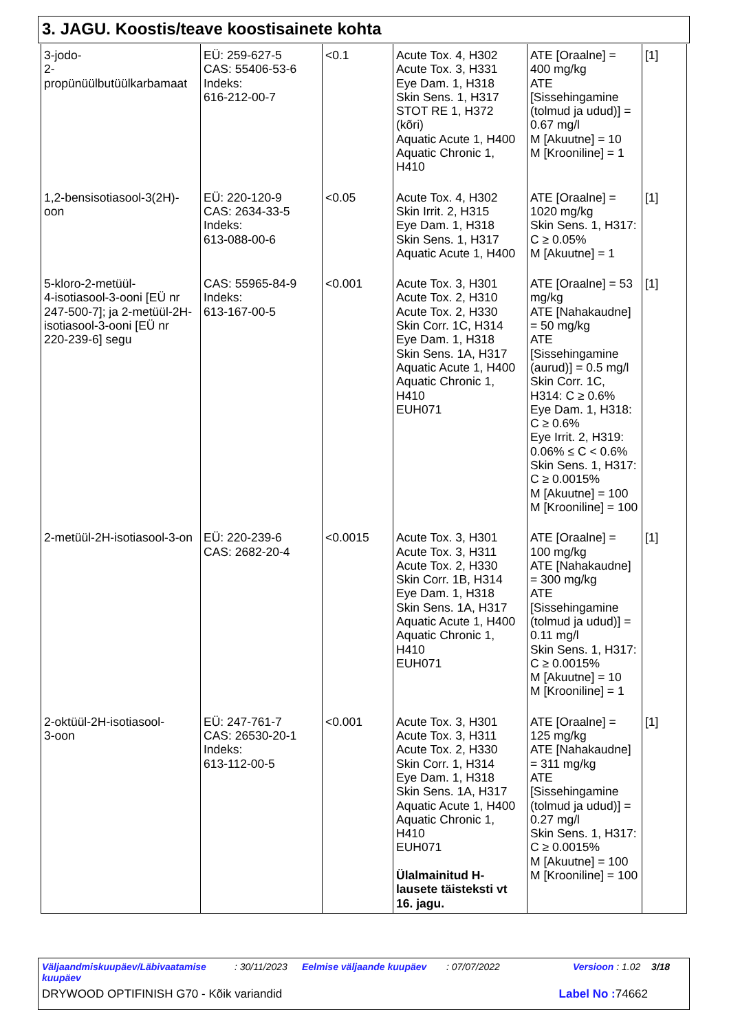3. JAGU. Koostis/teave koostisainete kohta
| 3-jodo- 2-propünüülbutüülkarbamaat | EÜ: 259-627-5 CAS: 55406-53-6 Indeks: 616-212-00-7 | <0.1 | Acute Tox. 4, H302 Acute Tox. 3, H331 Eye Dam. 1, H318 Skin Sens. 1, H317 STOT RE 1, H372 (kõri) Aquatic Acute 1, H400 Aquatic Chronic 1, H410 | ATE [Oraalne] = 400 mg/kg ATE [Sissehingamine (tolmud ja udud)] = 0.67 mg/l M [Akuutne] = 10 M [Krooniline] = 1 | [1] |
| 1,2-bensisotiasool-3(2H)- oon | EÜ: 220-120-9 CAS: 2634-33-5 Indeks: 613-088-00-6 | <0.05 | Acute Tox. 4, H302 Skin Irrit. 2, H315 Eye Dam. 1, H318 Skin Sens. 1, H317 Aquatic Acute 1, H400 | ATE [Oraalne] = 1020 mg/kg Skin Sens. 1, H317: C ≥ 0.05% M [Akuutne] = 1 | [1] |
| 5-kloro-2-metüül- 4-isotiasool-3-ooni [EÜ nr 247-500-7]; ja 2-metüül-2H- isotiasool-3-ooni [EÜ nr 220-239-6] segu | CAS: 55965-84-9 Indeks: 613-167-00-5 | <0.001 | Acute Tox. 3, H301 Acute Tox. 2, H310 Acute Tox. 2, H330 Skin Corr. 1C, H314 Eye Dam. 1, H318 Skin Sens. 1A, H317 Aquatic Acute 1, H400 Aquatic Chronic 1, H410 EUH071 | ATE [Oraalne] = 53 mg/kg ATE [Nahakaudne] = 50 mg/kg ATE [Sissehingamine (aurud)] = 0.5 mg/l Skin Corr. 1C, H314: C ≥ 0.6% Eye Dam. 1, H318: C ≥ 0.6% Eye Irrit. 2, H319: 0.06% ≤ C < 0.6% Skin Sens. 1, H317: C ≥ 0.0015% M [Akuutne] = 100 M [Krooniline] = 100 | [1] |
| 2-metüül-2H-isotiasool-3-on | EÜ: 220-239-6 CAS: 2682-20-4 | <0.0015 | Acute Tox. 3, H301 Acute Tox. 3, H311 Acute Tox. 2, H330 Skin Corr. 1B, H314 Eye Dam. 1, H318 Skin Sens. 1A, H317 Aquatic Acute 1, H400 Aquatic Chronic 1, H410 EUH071 | ATE [Oraalne] = 100 mg/kg ATE [Nahakaudne] = 300 mg/kg ATE [Sissehingamine (tolmud ja udud)] = 0.11 mg/l Skin Sens. 1, H317: C ≥ 0.0015% M [Akuutne] = 10 M [Krooniline] = 1 | [1] |
| 2-oktüül-2H-isotiasool- 3-oon | EÜ: 247-761-7 CAS: 26530-20-1 Indeks: 613-112-00-5 | <0.001 | Acute Tox. 3, H301 Acute Tox. 3, H311 Acute Tox. 2, H330 Skin Corr. 1, H314 Eye Dam. 1, H318 Skin Sens. 1A, H317 Aquatic Acute 1, H400 Aquatic Chronic 1, H410 EUH071 Ülalmainitud H- lausete täisteksti vt 16. jagu. | ATE [Oraalne] = 125 mg/kg ATE [Nahakaudne] = 311 mg/kg ATE [Sissehingamine (tolmud ja udud)] = 0.27 mg/l Skin Sens. 1, H317: C ≥ 0.0015% M [Akuutne] = 100 M [Krooniline] = 100 | [1] |
Väljaandmiskuupäev/Läbivaatamise kuupäev
: 30/11/2023
Eelmise väljaande kuupäev : 07/07/2022 Versioon : 1.02 3/18
DRYWOOD OPTIFINISH G70 - Kõik variandid Label No : 74662